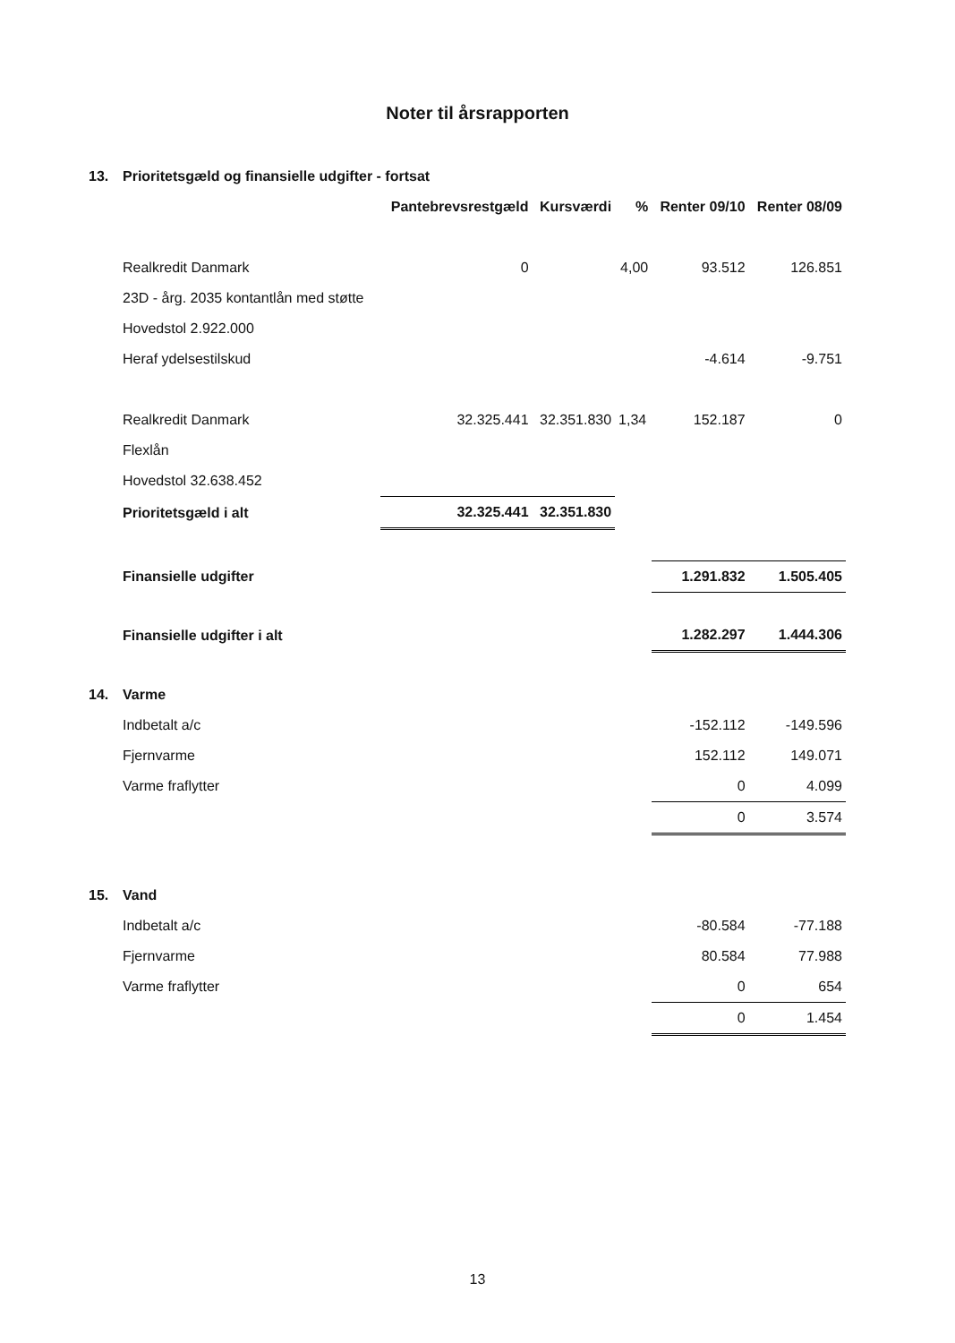Noter til årsrapporten
| 13. | Prioritetsgæld og finansielle udgifter - fortsat | | | | | |
| | | Pantebrevsrestgæld | Kursværdi | % | Renter 09/10 | Renter 08/09 |
| | Realkredit Danmark | 0 | | 4,00 | 93.512 | 126.851 |
| | 23D - årg. 2035 kontantlån med støtte | | | | | |
| | Hovedstol 2.922.000 | | | | | |
| | Heraf ydelsestilskud | | | | -4.614 | -9.751 |
| | Realkredit Danmark | 32.325.441 | 32.351.830 | 1,34 | 152.187 | 0 |
| | Flexlån | | | | | |
| | Hovedstol 32.638.452 | | | | | |
| | Prioritetsgæld i alt | 32.325.441 | 32.351.830 | | | |
| | Finansielle udgifter | | | | 1.291.832 | 1.505.405 |
| | Finansielle udgifter i alt | | | | 1.282.297 | 1.444.306 |
| 14. | Varme | | | | | |
| | Indbetalt a/c | | | | -152.112 | -149.596 |
| | Fjernvarme | | | | 152.112 | 149.071 |
| | Varme fraflytter | | | | 0 | 4.099 |
| | | | | | 0 | 3.574 |
| 15. | Vand | | | | | |
| | Indbetalt a/c | | | | -80.584 | -77.188 |
| | Fjernvarme | | | | 80.584 | 77.988 |
| | Varme fraflytter | | | | 0 | 654 |
| | | | | | 0 | 1.454 |
13